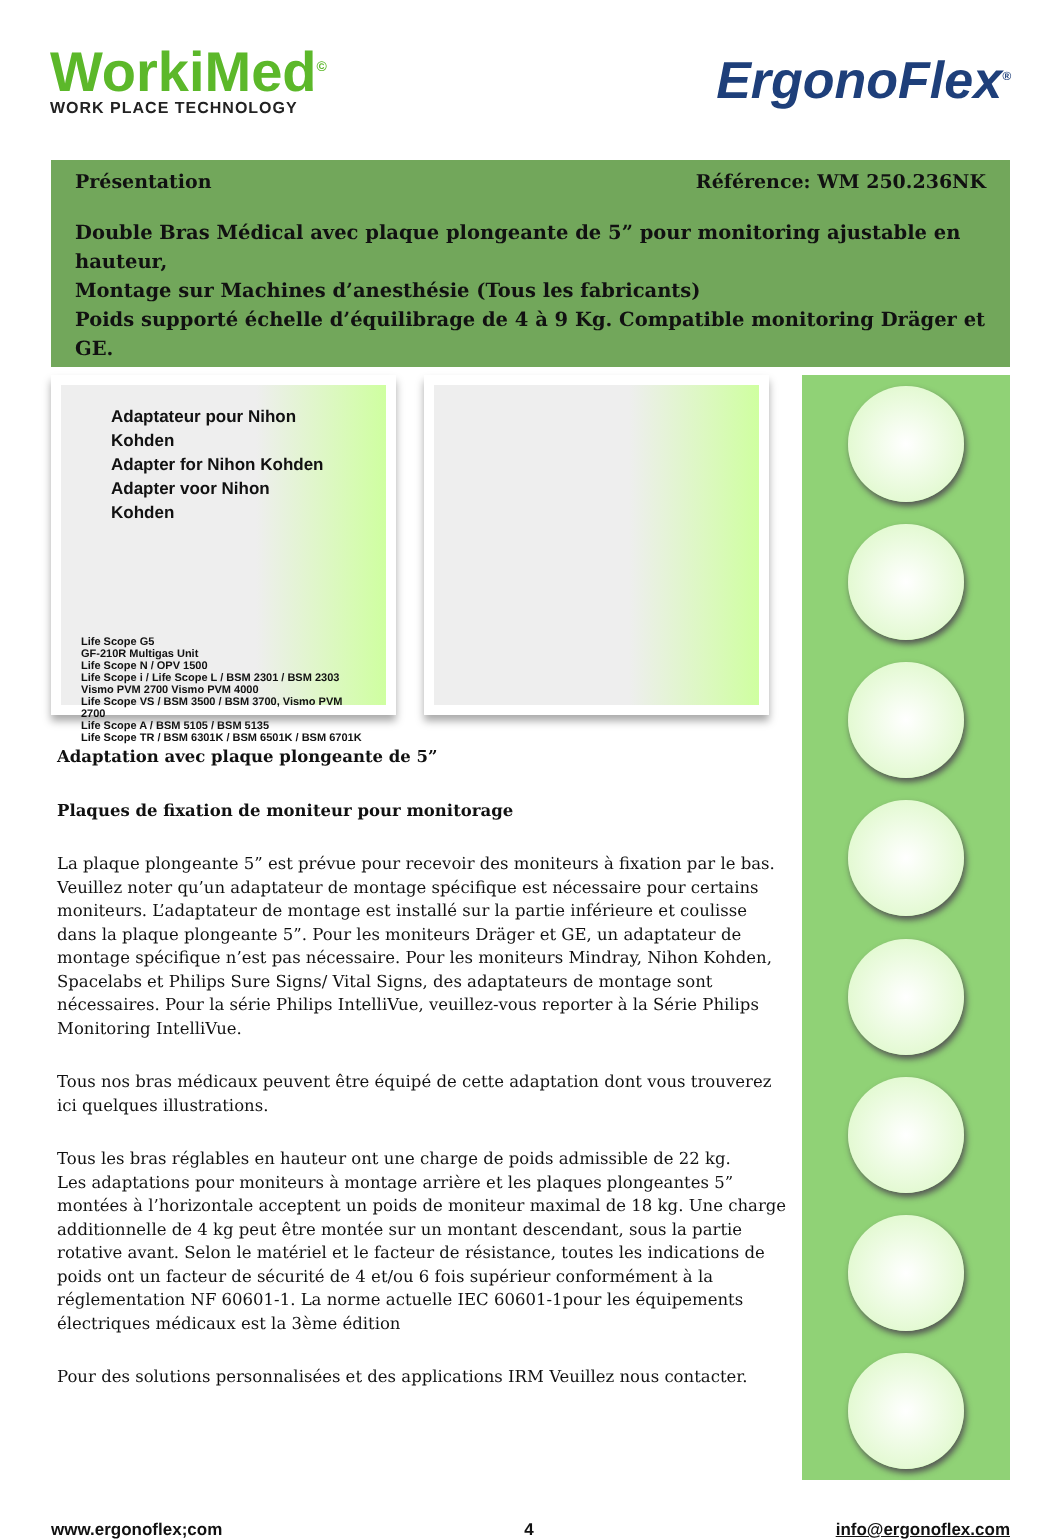WorkiMed<sup>©</sup>
WORK PLACE TECHNOLOGY
ErgonoFlex<sup>®</sup>
Présentation Référence: WM 250.236NK
Double Bras Médical avec plaque plongeante de 5” pour monitoring ajustable en hauteur,
Montage sur Machines d’anesthésie (Tous les fabricants)
Poids supporté échelle d’équilibrage de 4 à 9 Kg. Compatible monitoring Dräger et GE.
Adaptateur pour Nihon Kohden
Adapter for Nihon Kohden
Adapter voor Nihon Kohden
Life Scope G5
GF-210R Multigas Unit
Life Scope N / OPV 1500
Life Scope i / Life Scope L / BSM 2301 / BSM 2303
Vismo PVM 2700 Vismo PVM 4000
Life Scope VS / BSM 3500 / BSM 3700, Vismo PVM 2700
Life Scope A / BSM 5105 / BSM 5135
Life Scope TR / BSM 6301K / BSM 6501K / BSM 6701K
Adaptation avec plaque plongeante de 5”
Plaques de fixation de moniteur pour monitorage
La plaque plongeante 5” est prévue pour recevoir des moniteurs à fixation par le bas. Veuillez noter qu’un adaptateur de montage spécifique est nécessaire pour certains moniteurs. L’adaptateur de montage est installé sur la partie inférieure et coulisse dans la plaque plongeante 5”. Pour les moniteurs Dräger et GE, un adaptateur de montage spécifique n’est pas nécessaire. Pour les moniteurs Mindray, Nihon Kohden, Spacelabs et Philips Sure Signs/ Vital Signs, des adaptateurs de montage sont nécessaires. Pour la série Philips IntelliVue, veuillez-vous reporter à la Série Philips Monitoring IntelliVue.
Tous nos bras médicaux peuvent être équipé de cette adaptation dont vous trouverez ici quelques illustrations.
Tous les bras réglables en hauteur ont une charge de poids admissible de 22 kg.
Les adaptations pour moniteurs à montage arrière et les plaques plongeantes 5” montées à l’horizontale acceptent un poids de moniteur maximal de 18 kg. Une charge additionnelle de 4 kg peut être montée sur un montant descendant, sous la partie rotative avant. Selon le matériel et le facteur de résistance, toutes les indications de poids ont un facteur de sécurité de 4 et/ou 6 fois supérieur conformément à la réglementation NF 60601-1. La norme actuelle IEC 60601-1pour les équipements électriques médicaux est la 3ème édition
Pour des solutions personnalisées et des applications IRM Veuillez nous contacter.
www.ergonoflex;com 4 info@ergonoflex.com